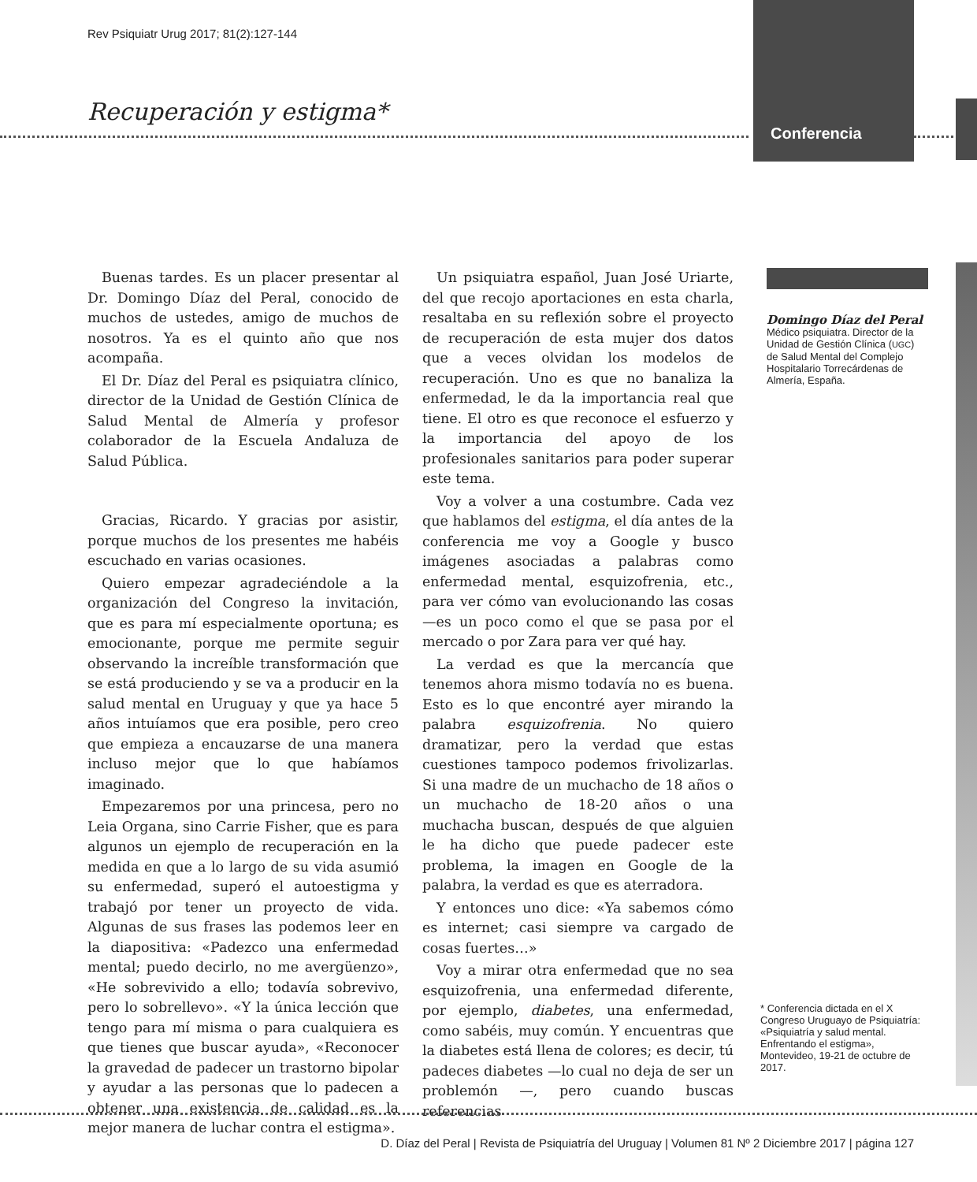Rev Psiquiatr Urug 2017; 81(2):127-144
Recuperación y estigma*
Conferencia
Buenas tardes. Es un placer presentar al Dr. Domingo Díaz del Peral, conocido de muchos de ustedes, amigo de muchos de nosotros. Ya es el quinto año que nos acompaña.
El Dr. Díaz del Peral es psiquiatra clínico, director de la Unidad de Gestión Clínica de Salud Mental de Almería y profesor colaborador de la Escuela Andaluza de Salud Pública.
Gracias, Ricardo. Y gracias por asistir, porque muchos de los presentes me habéis escuchado en varias ocasiones.
Quiero empezar agradeciéndole a la organización del Congreso la invitación, que es para mí especialmente oportuna; es emocionante, porque me permite seguir observando la increíble transformación que se está produciendo y se va a producir en la salud mental en Uruguay y que ya hace 5 años intuíamos que era posible, pero creo que empieza a encauzarse de una manera incluso mejor que lo que habíamos imaginado.
Empezaremos por una princesa, pero no Leia Organa, sino Carrie Fisher, que es para algunos un ejemplo de recuperación en la medida en que a lo largo de su vida asumió su enfermedad, superó el autoestigma y trabajó por tener un proyecto de vida. Algunas de sus frases las podemos leer en la diapositiva: «Padezco una enfermedad mental; puedo decirlo, no me avergüenzo», «He sobrevivido a ello; todavía sobrevivo, pero lo sobrellevo». «Y la única lección que tengo para mí misma o para cualquiera es que tienes que buscar ayuda», «Reconocer la gravedad de padecer un trastorno bipolar y ayudar a las personas que lo padecen a obtener una existencia de calidad es la mejor manera de luchar contra el estigma».
Un psiquiatra español, Juan José Uriarte, del que recojo aportaciones en esta charla, resaltaba en su reflexión sobre el proyecto de recuperación de esta mujer dos datos que a veces olvidan los modelos de recuperación. Uno es que no banaliza la enfermedad, le da la importancia real que tiene. El otro es que reconoce el esfuerzo y la importancia del apoyo de los profesionales sanitarios para poder superar este tema.
Voy a volver a una costumbre. Cada vez que hablamos del estigma, el día antes de la conferencia me voy a Google y busco imágenes asociadas a palabras como enfermedad mental, esquizofrenia, etc., para ver cómo van evolucionando las cosas —es un poco como el que se pasa por el mercado o por Zara para ver qué hay.
La verdad es que la mercancía que tenemos ahora mismo todavía no es buena. Esto es lo que encontré ayer mirando la palabra esquizofrenia. No quiero dramatizar, pero la verdad que estas cuestiones tampoco podemos frivolizarlas. Si una madre de un muchacho de 18 años o un muchacho de 18-20 años o una muchacha buscan, después de que alguien le ha dicho que puede padecer este problema, la imagen en Google de la palabra, la verdad es que es aterradora.
Y entonces uno dice: «Ya sabemos cómo es internet; casi siempre va cargado de cosas fuertes…»
Voy a mirar otra enfermedad que no sea esquizofrenia, una enfermedad diferente, por ejemplo, diabetes, una enfermedad, como sabéis, muy común. Y encuentras que la diabetes está llena de colores; es decir, tú padeces diabetes —lo cual no deja de ser un problemón —, pero cuando buscas referencias
Domingo Díaz del Peral
Médico psiquiatra. Director de la Unidad de Gestión Clínica (UGC) de Salud Mental del Complejo Hospitalario Torrecárdenas de Almería, España.
* Conferencia dictada en el X Congreso Uruguayo de Psiquiatría: «Psiquiatría y salud mental. Enfrentando el estigma», Montevideo, 19-21 de octubre de 2017.
D. Díaz del Peral | Revista de Psiquiatría del Uruguay | Volumen 81 Nº 2 Diciembre 2017 | página 127